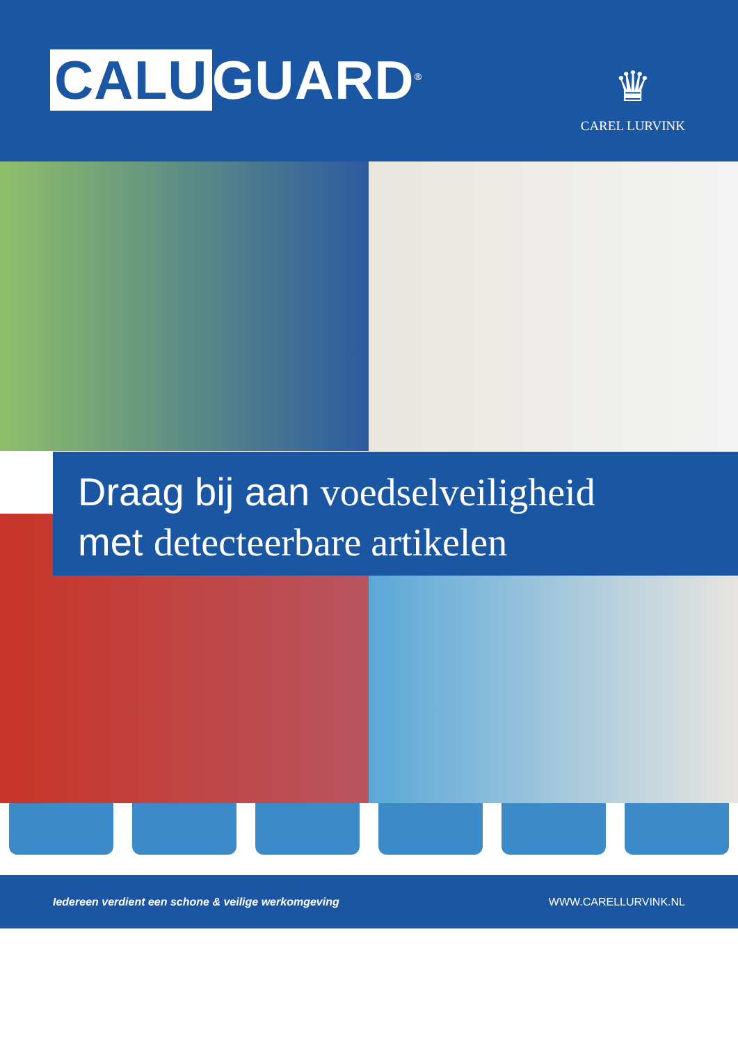CALU GUARD<sup>®</sup>
♛
CAREL LURVINK
Draag bij aan voedselveiligheid
met detecteerbare artikelen
Iedereen verdient een schone & veilige werkomgeving WWW.CARELLURVINK.NL